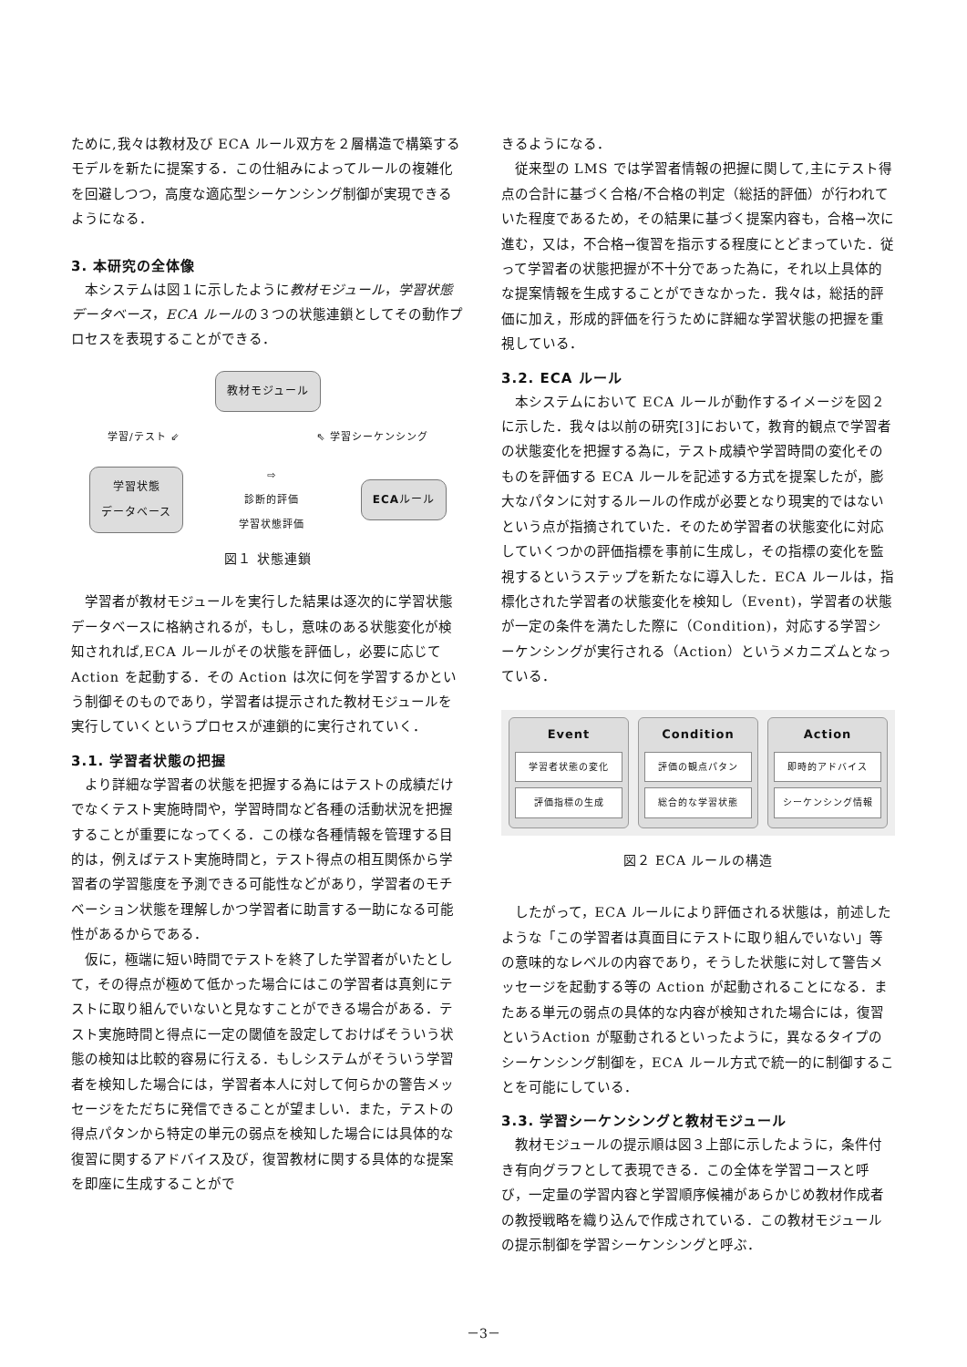ために,我々は教材及び ECA ルール双方を２層構造で構築するモデルを新たに提案する．この仕組みによってルールの複雑化を回避しつつ，高度な適応型シーケンシング制御が実現できるようになる．
3. 本研究の全体像
本システムは図１に示したように教材モジュール，学習状態データベース，ECA ルールの３つの状態連鎖としてその動作プロセスを表現することができる．
教材モジュール
学習/テスト ⇙ ⇖ 学習シーケンシング
学習状態
データベース
⇨
診断的評価
学習状態評価
ECAルール
図１ 状態連鎖
学習者が教材モジュールを実行した結果は逐次的に学習状態データベースに格納されるが，もし，意味のある状態変化が検知されれば,ECA ルールがその状態を評価し，必要に応じて Action を起動する．その Action は次に何を学習するかという制御そのものであり，学習者は提示された教材モジュールを実行していくというプロセスが連鎖的に実行されていく．
3.1. 学習者状態の把握
より詳細な学習者の状態を把握する為にはテストの成績だけでなくテスト実施時間や，学習時間など各種の活動状況を把握することが重要になってくる．この様な各種情報を管理する目的は，例えばテスト実施時間と，テスト得点の相互関係から学習者の学習態度を予測できる可能性などがあり，学習者のモチベーション状態を理解しかつ学習者に助言する一助になる可能性があるからである．
仮に，極端に短い時間でテストを終了した学習者がいたとして，その得点が極めて低かった場合にはこの学習者は真剣にテストに取り組んでいないと見なすことができる場合がある．テスト実施時間と得点に一定の閾値を設定しておけばそういう状態の検知は比較的容易に行える．もしシステムがそういう学習者を検知した場合には，学習者本人に対して何らかの警告メッセージをただちに発信できることが望ましい．また，テストの得点パタンから特定の単元の弱点を検知した場合には具体的な復習に関するアドバイス及び，復習教材に関する具体的な提案を即座に生成することがで
きるようになる．
従来型の LMS では学習者情報の把握に関して,主にテスト得点の合計に基づく合格/不合格の判定（総括的評価）が行われていた程度であるため，その結果に基づく提案内容も，合格→次に進む，又は，不合格→復習を指示する程度にとどまっていた．従って学習者の状態把握が不十分であった為に，それ以上具体的な提案情報を生成することができなかった．我々は，総括的評価に加え，形成的評価を行うために詳細な学習状態の把握を重視している．
3.2. ECA ルール
本システムにおいて ECA ルールが動作するイメージを図２に示した．我々は以前の研究[3]において，教育的観点で学習者の状態変化を把握する為に，テスト成績や学習時間の変化そのものを評価する ECA ルールを記述する方式を提案したが，膨大なパタンに対するルールの作成が必要となり現実的ではないという点が指摘されていた．そのため学習者の状態変化に対応していくつかの評価指標を事前に生成し，その指標の変化を監視するというステップを新たなに導入した．ECA ルールは，指標化された学習者の状態変化を検知し（Event)，学習者の状態が一定の条件を満たした際に（Condition)，対応する学習シーケンシングが実行される（Action）というメカニズムとなっている．
Event
学習者状態の変化
評価指標の生成
Condition
評価の観点パタン
総合的な学習状態
Action
即時的アドバイス
シーケンシング情報
図２ ECA ルールの構造
したがって，ECA ルールにより評価される状態は，前述したような「この学習者は真面目にテストに取り組んでいない」等の意味的なレベルの内容であり，そうした状態に対して警告メッセージを起動する等の Action が起動されることになる．またある単元の弱点の具体的な内容が検知された場合には，復習というAction が駆動されるといったように，異なるタイプのシーケンシング制御を，ECA ルール方式で統一的に制御することを可能にしている．
3.3. 学習シーケンシングと教材モジュール
教材モジュールの提示順は図３上部に示したように，条件付き有向グラフとして表現できる．この全体を学習コースと呼び，一定量の学習内容と学習順序候補があらかじめ教材作成者の教授戦略を織り込んで作成されている．この教材モジュールの提示制御を学習シーケンシングと呼ぶ．
－3－